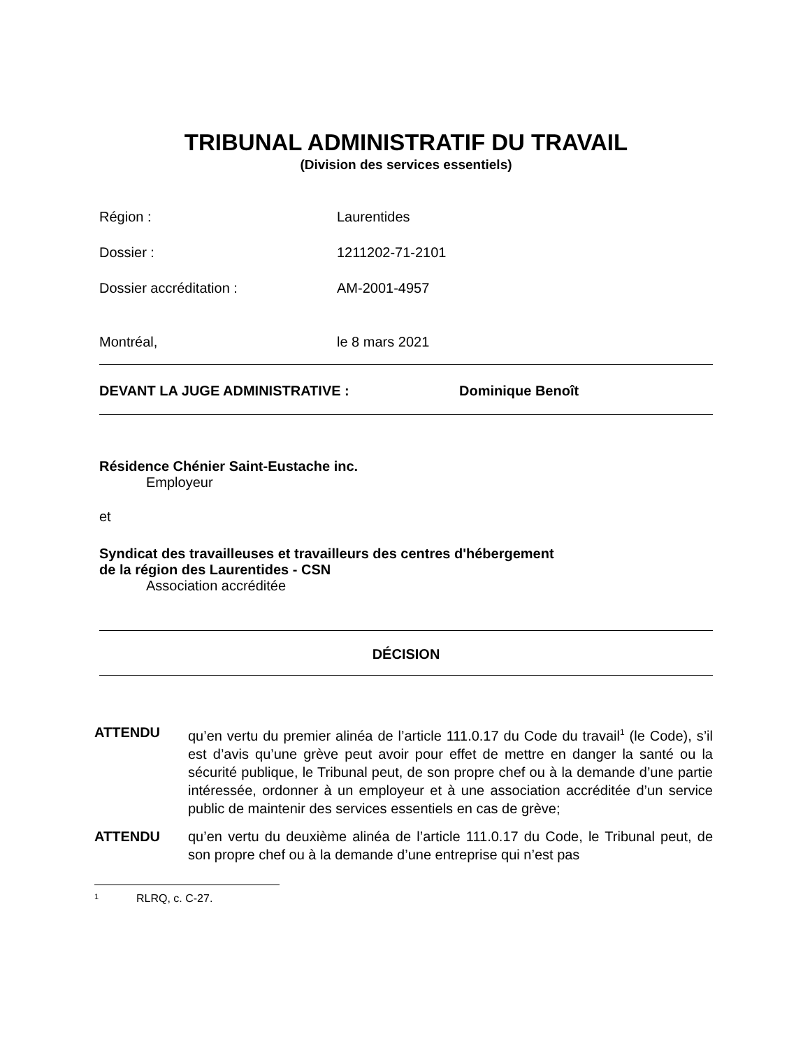TRIBUNAL ADMINISTRATIF DU TRAVAIL
(Division des services essentiels)
Région : Laurentides
Dossier : 1211202-71-2101
Dossier accréditation : AM-2001-4957
Montréal, le 8 mars 2021
DEVANT LA JUGE ADMINISTRATIVE : Dominique Benoît
Résidence Chénier Saint-Eustache inc.
Employeur
et
Syndicat des travailleuses et travailleurs des centres d'hébergement
de la région des Laurentides - CSN
Association accréditée
DÉCISION
ATTENDU qu’en vertu du premier alinéa de l’article 111.0.17 du Code du travail<sup>1</sup> (le Code), s’il est d’avis qu’une grève peut avoir pour effet de mettre en danger la santé ou la sécurité publique, le Tribunal peut, de son propre chef ou à la demande d’une partie intéressée, ordonner à un employeur et à une association accréditée d’un service public de maintenir des services essentiels en cas de grève;
ATTENDU qu’en vertu du deuxième alinéa de l’article 111.0.17 du Code, le Tribunal peut, de son propre chef ou à la demande d’une entreprise qui n’est pas
1 RLRQ, c. C-27.